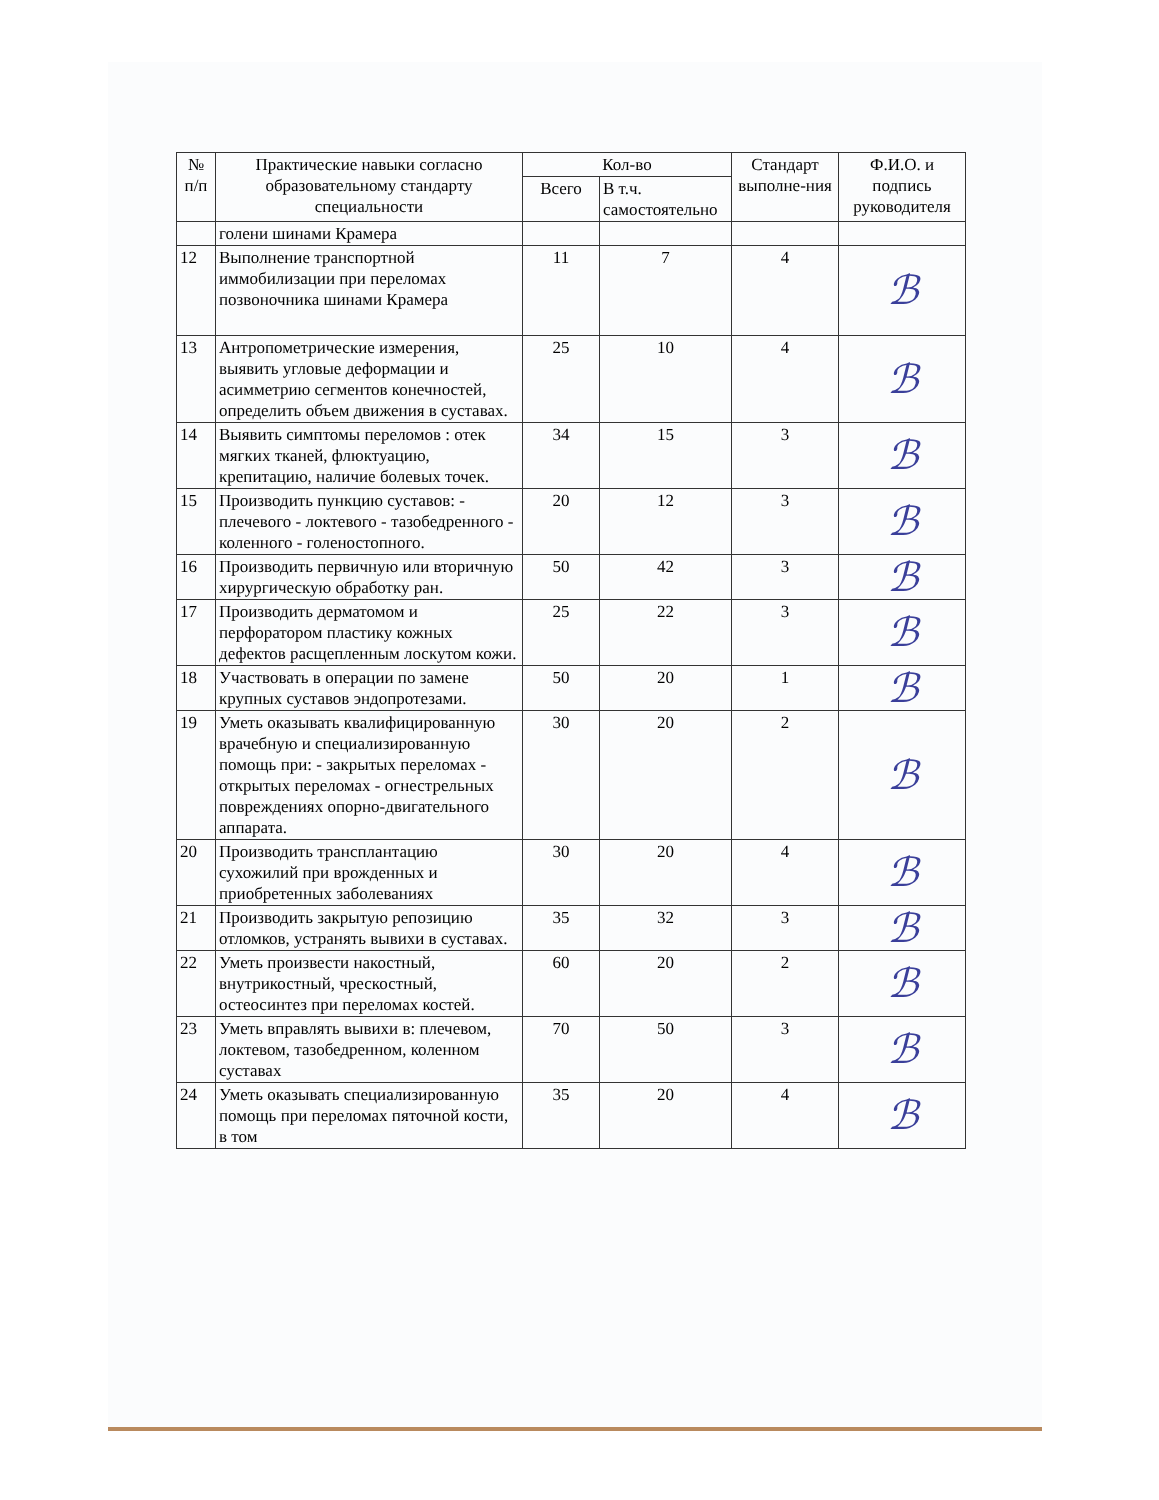| № п/п | Практические навыки согласно образовательному стандарту специальности | Кол-во | | Стандарт выполне-ния | Ф.И.О. и подпись руководителя |
| --- | --- | --- | --- | --- | --- |
| | | Всего | В т.ч. самостоятельно | | |
| | голени шинами Крамера | | | | |
| 12 | Выполнение транспортной иммобилизации при переломах позвоночника шинами Крамера | 11 | 7 | 4 | ℬ |
| 13 | Антропометрические измерения, выявить угловые деформации и асимметрию сегментов конечностей, определить объем движения в суставах. | 25 | 10 | 4 | ℬ |
| 14 | Выявить симптомы переломов : отек мягких тканей, флюктуацию, крепитацию, наличие болевых точек. | 34 | 15 | 3 | ℬ |
| 15 | Производить пункцию суставов: - плечевого - локтевого - тазобедренного - коленного - голеностопного. | 20 | 12 | 3 | ℬ |
| 16 | Производить первичную или вторичную хирургическую обработку ран. | 50 | 42 | 3 | ℬ |
| 17 | Производить дерматомом и перфоратором пластику кожных дефектов расщепленным лоскутом кожи. | 25 | 22 | 3 | ℬ |
| 18 | Участвовать в операции по замене крупных суставов эндопротезами. | 50 | 20 | 1 | ℬ |
| 19 | Уметь оказывать квалифицированную врачебную и специализированную помощь при: - закрытых переломах - открытых переломах - огнестрельных повреждениях опорно-двигательного аппарата. | 30 | 20 | 2 | ℬ |
| 20 | Производить трансплантацию сухожилий при врожденных и приобретенных заболеваниях | 30 | 20 | 4 | ℬ |
| 21 | Производить закрытую репозицию отломков, устранять вывихи в суставах. | 35 | 32 | 3 | ℬ |
| 22 | Уметь произвести накостный, внутрикостный, чрескостный, остеосинтез при переломах костей. | 60 | 20 | 2 | ℬ |
| 23 | Уметь вправлять вывихи в: плечевом, локтевом, тазобедренном, коленном суставах | 70 | 50 | 3 | ℬ |
| 24 | Уметь оказывать специализированную помощь при переломах пяточной кости, в том | 35 | 20 | 4 | ℬ |